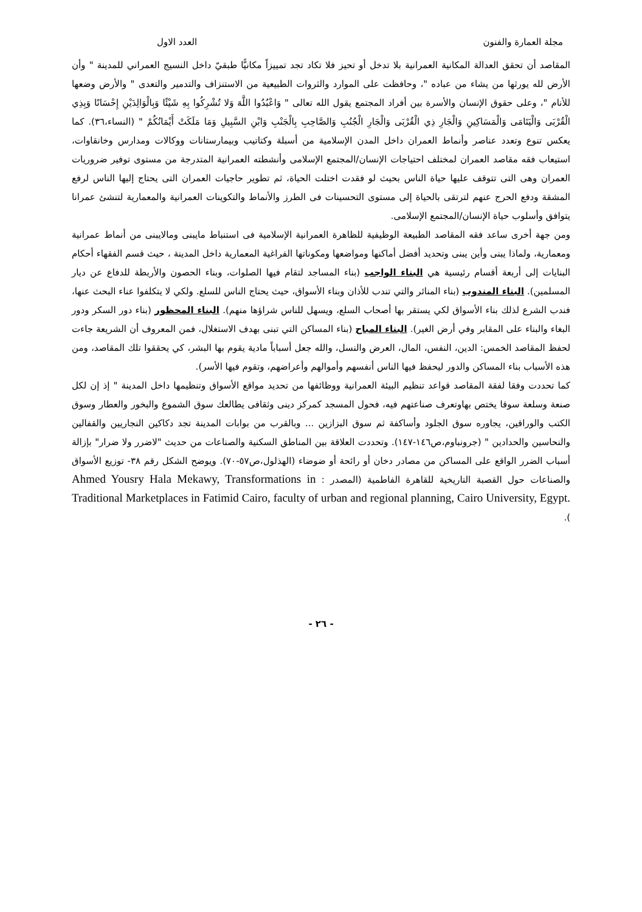مجلة العمارة والفنون العدد الاول
المقاصد أن تحقق العدالة المكانية العمرانية بلا تدخل أو تحيز فلا تكاد تجد تمييزاً مكانيًّا طبقيّ داخل النسيج العمراني للمدينة " وأن الأرض لله يورثها من يشاء من عباده "، وحافظت على الموارد والثروات الطبيعية من الاستنزاف والتدمير والتعدى " والأرض وضعها للأنام "، وعلى حقوق الإنسان والأسرة بين أفراد المجتمع يقول الله تعالى " وَاعْبُدُوا اللَّهَ وَلا تُشْرِكُوا بِهِ شَيْئًا وَبِالْوَالِدَيْنِ إِحْسَانًا وَبِذِي الْقُرْبَى وَالْيَتَامَى وَالْمَسَاكِينِ وَالْجَارِ ذِي الْقُرْبَى وَالْجَارِ الْجُنُبِ وَالصَّاحِبِ بِالْجَنْبِ وَابْنِ السَّبِيلِ وَمَا مَلَكَتْ أَيْمَانُكُمْ " (النساء،٣٦). كما يعكس تنوع وتعدد عناصر وأنماط العمران داخل المدن الإسلامية من أسبلة وكتاتيب وبيمارستانات ووكالات ومدارس وخانقاوات، استيعاب فقه مقاصد العمران لمختلف احتياجات الإنسان/المجتمع الإسلامى وأنشطته العمرانية المتدرجة من مستوى توفير ضروريات العمران وهى التى تتوقف عليها حياة الناس بحيث لو فقدت اختلت الحياة، ثم تطوير حاجيات العمران التى يحتاج إليها الناس لرفع المشقة ودفع الحرج عنهم لترتقى بالحياة إلى مستوى التحسينات فى الطرز والأنماط والتكوينات العمرانية والمعمارية لتنشئ عمرانا يتوافق وأسلوب حياة الإنسان/المجتمع الإسلامى.
ومن جهة أخرى ساعد فقه المقاصد الطبيعة الوظيفية للظاهرة العمرانية الإسلامية فى استنباط مايبنى ومالايبنى من أنماط عمرانية ومعمارية، ولماذا يبنى وأين يبنى وتحديد أفضل أماكنها ومواضعها ومكوناتها الفراغية المعمارية داخل المدينة ، حيث قسم الفقهاء أحكام البنايات إلى أربعة أقسام رئيسية هي البناء الواجب (بناء المساجد لتقام فيها الصلوات، وبناء الحصون والأربطة للدفاع عن ديار المسلمين). البناء المندوب (بناء المنائر والتي تندب للأذان وبناء الأسواق، حيث يحتاج الناس للسلع. ولكي لا يتكلفوا عناء البحث عنها، فندب الشرع لذلك بناء الأسواق لكي يستقر بها أصحاب السلع، ويسهل للناس شراؤها منهم). البناء المحظور (بناء دور السكر ودور البغاء والبناء على المقابر وفي أرض الغير). البناء المباح (بناء المساكن التي تبنى بهدف الاستغلال، فمن المعروف أن الشريعة جاءت لحفظ المقاصد الخمس: الدين، النفس، المال، العرض والنسل، والله جعل أسباباً مادية يقوم بها البشر، كي يحققوا تلك المقاصد، ومن هذه الأسباب بناء المساكن والدور ليحفظ فيها الناس أنفسهم وأموالهم وأعراضهم، وتقوم فيها الأسر).
كما تحددت وفقا لفقة المقاصد قواعد تنظيم البيئة العمرانية ووظائفها من تحديد مواقع الأسواق وتنظيمها داخل المدينة " إذ إن لكل صنعة وسلعة سوقا يختص بهاوتعرف صناعتهم فيه، فحول المسجد كمركز دينى وثقافى يطالعك سوق الشموع والبخور والعطار وسوق الكتب والوراقين، يجاوره سوق الجلود وأساكفة ثم سوق البزازين ... وبالقرب من بوابات المدينة تجد دكاكين النجاريين والقفالين والنحاسين والحدادين " (جرونباوم،ص١٤٦-١٤٧). وتحددت العلاقة بين المناطق السكنية والصناعات من حديث "لاضرر ولا ضرار" بإزالة أسباب الضرر الواقع على المساكن من مصادر دخان أو رائحة أو ضوضاء (الهذلول،ص٥٧-٧٠). ويوضح الشكل رقم ٣٨- توزيع الأسواق والصناعات حول القصبة التاريخية للقاهرة الفاطمية (المصدر : Ahmed Yousry Hala Mekawy, Transformations in Traditional Marketplaces in Fatimid Cairo, faculty of urban and regional planning, Cairo University, Egypt. ).
- ٢٦ -